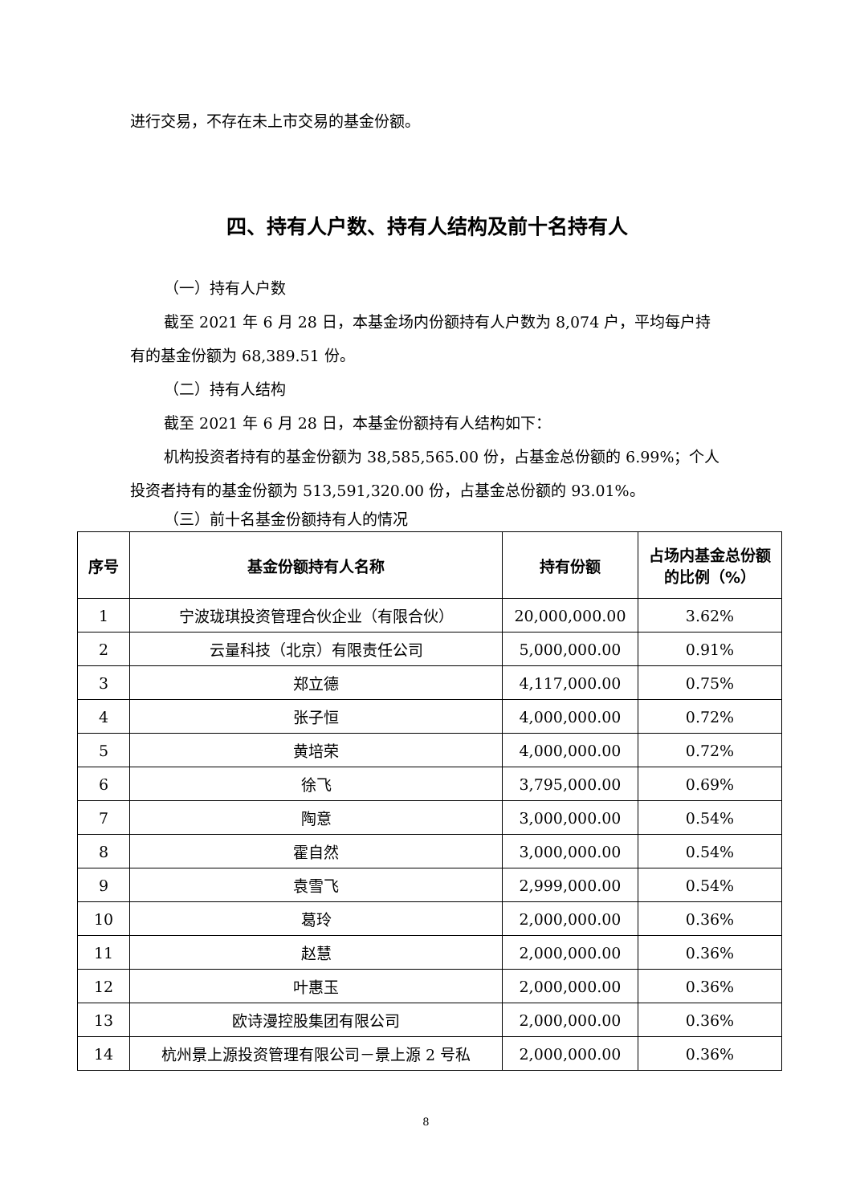进行交易，不存在未上市交易的基金份额。
四、持有人户数、持有人结构及前十名持有人
（一）持有人户数
截至 2021 年 6 月 28 日，本基金场内份额持有人户数为 8,074 户，平均每户持有的基金份额为 68,389.51 份。
（二）持有人结构
截至 2021 年 6 月 28 日，本基金份额持有人结构如下：
机构投资者持有的基金份额为 38,585,565.00 份，占基金总份额的 6.99%；个人投资者持有的基金份额为 513,591,320.00 份，占基金总份额的 93.01%。
（三）前十名基金份额持有人的情况
| 序号 | 基金份额持有人名称 | 持有份额 | 占场内基金总份额的比例（%） |
| --- | --- | --- | --- |
| 1 | 宁波珑琪投资管理合伙企业（有限合伙） | 20,000,000.00 | 3.62% |
| 2 | 云量科技（北京）有限责任公司 | 5,000,000.00 | 0.91% |
| 3 | 郑立德 | 4,117,000.00 | 0.75% |
| 4 | 张子恒 | 4,000,000.00 | 0.72% |
| 5 | 黄培荣 | 4,000,000.00 | 0.72% |
| 6 | 徐飞 | 3,795,000.00 | 0.69% |
| 7 | 陶意 | 3,000,000.00 | 0.54% |
| 8 | 霍自然 | 3,000,000.00 | 0.54% |
| 9 | 袁雪飞 | 2,999,000.00 | 0.54% |
| 10 | 葛玲 | 2,000,000.00 | 0.36% |
| 11 | 赵慧 | 2,000,000.00 | 0.36% |
| 12 | 叶惠玉 | 2,000,000.00 | 0.36% |
| 13 | 欧诗漫控股集团有限公司 | 2,000,000.00 | 0.36% |
| 14 | 杭州景上源投资管理有限公司－景上源 2 号私 | 2,000,000.00 | 0.36% |
8